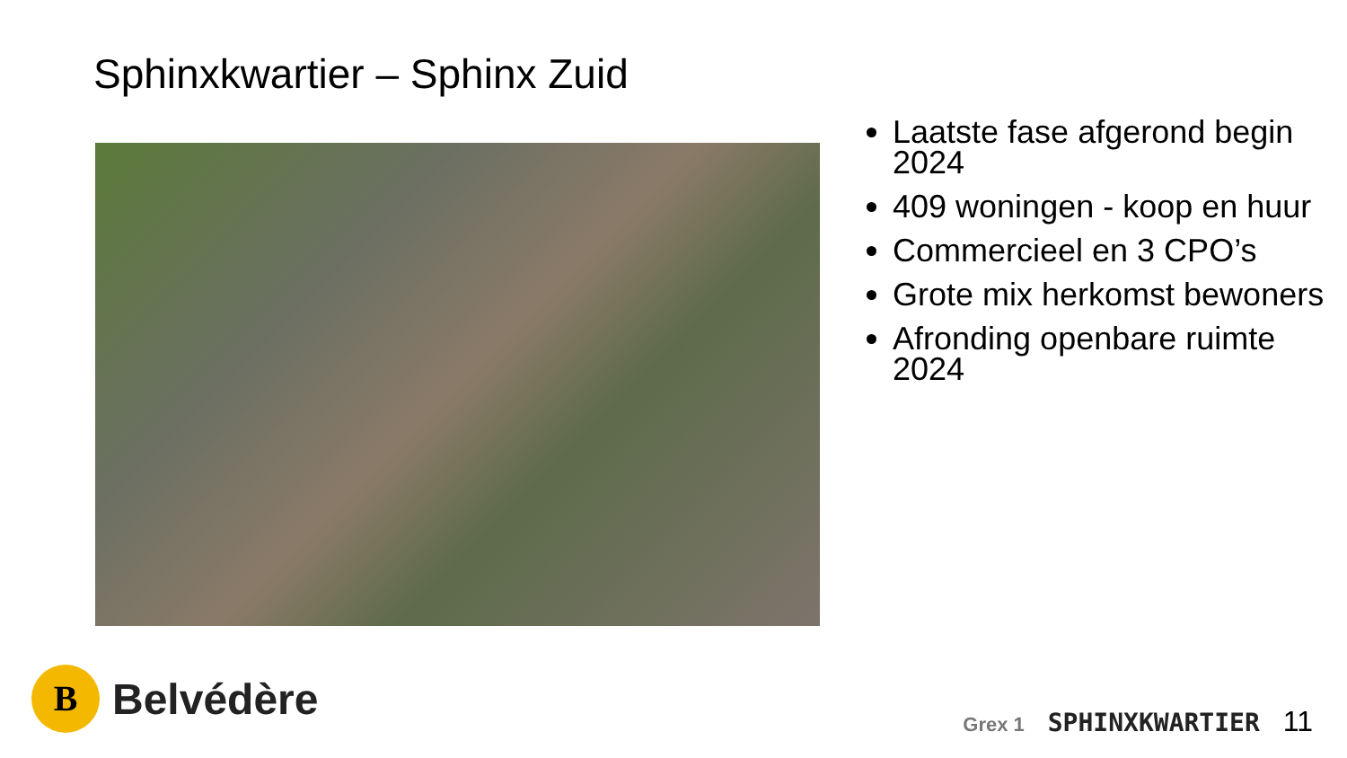Sphinxkwartier – Sphinx Zuid
Laatste fase afgerond begin 2024
409 woningen - koop en huur
Commercieel en 3 CPO’s
Grote mix herkomst bewoners
Afronding openbare ruimte 2024
B
Belvédère
Grex 1 SPHINXKWARTIER 11